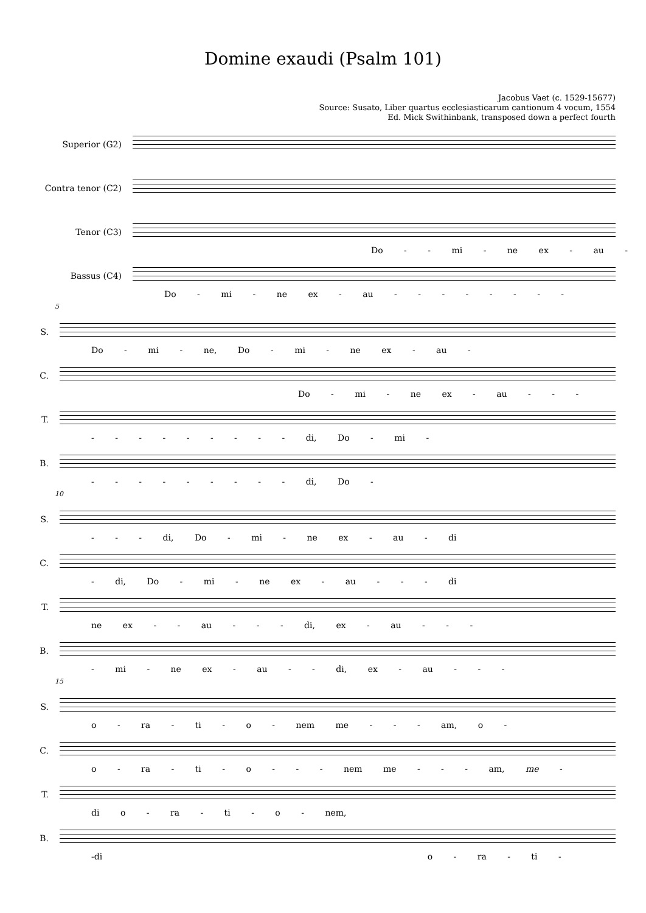Domine exaudi (Psalm 101)
Jacobus Vaet (c. 1529-15677)
Source: Susato, Liber quartus ecclesiasticarum cantionum 4 vocum, 1554
Ed. Mick Swithinbank, transposed down a perfect fourth
Superior (G2)
Contra tenor (C2)
Tenor (C3)
Bassus (C4)
Do - - mi - ne ex - au - -
Do - mi - ne ex - au - - - - - - - -
5
S.
C.
T.
B.
Do - mi - ne, Do - mi - ne ex - au -
Do - mi - ne ex - au - - -
- - - - - - - - - di, Do - mi -
- - - - - - - - - di, Do -
10
S.
C.
T.
B.
- - - di, Do - mi - ne ex - au - di
- di, Do - mi - ne ex - au - - - di
ne ex - - au - - - di, ex - au - - -
- mi - ne ex - au - - di, ex - au - - -
15
S.
C.
T.
B.
o - ra - ti - o - nem me - - - am, o -
o - ra - ti - o - - - nem me - - - am, me -
di o - ra - ti - o - nem,
-di o - ra - ti -